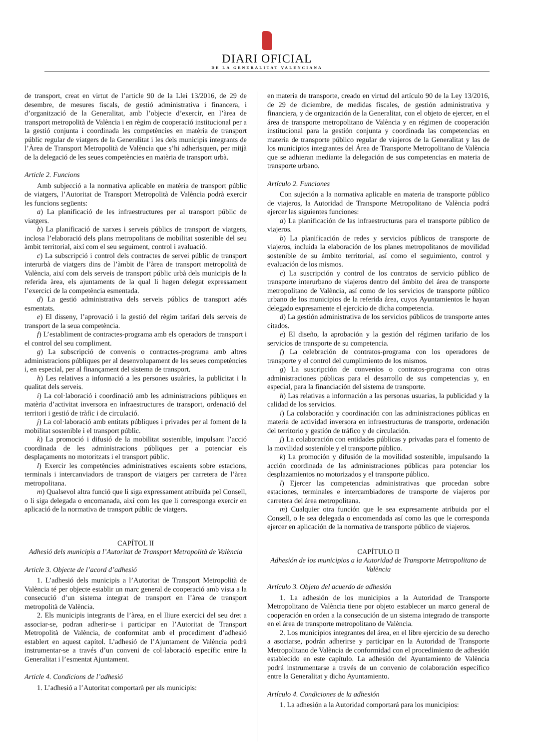DIARI OFICIAL
DE LA GENERALITAT VALENCIANA
de transport, creat en virtut de l’article 90 de la Llei 13/2016, de 29 de desembre, de mesures fiscals, de gestió administrativa i financera, i d’organització de la Generalitat, amb l’objecte d’exercir, en l’àrea de transport metropolità de València i en règim de cooperació institucional per a la gestió conjunta i coordinada les competències en matèria de transport públic regular de viatgers de la Generalitat i les dels municipis integrants de l’Àrea de Transport Metropolità de València que s’hi adherisquen, per mitjà de la delegació de les seues competències en matèria de transport urbà.
Article 2. Funcions
Amb subjecció a la normativa aplicable en matèria de transport públic de viatgers, l’Autoritat de Transport Metropolità de València podrà exercir les funcions següents:
a) La planificació de les infraestructures per al transport públic de viatgers.
b) La planificació de xarxes i serveis públics de transport de viatgers, inclosa l’elaboració dels plans metropolitans de mobilitat sostenible del seu àmbit territorial, així com el seu seguiment, control i avaluació.
c) La subscripció i control dels contractes de servei públic de transport interurbà de viatgers dins de l’àmbit de l’àrea de transport metropolità de València, així com dels serveis de transport públic urbà dels municipis de la referida àrea, els ajuntaments de la qual li hagen delegat expressament l’exercici de la competència esmentada.
d) La gestió administrativa dels serveis públics de transport adés esmentats.
e) El disseny, l’aprovació i la gestió del règim tarifari dels serveis de transport de la seua competència.
f) L’establiment de contractes-programa amb els operadors de transport i el control del seu compliment.
g) La subscripció de convenis o contractes-programa amb altres administracions públiques per al desenvolupament de les seues competències i, en especial, per al finançament del sistema de transport.
h) Les relatives a informació a les persones usuàries, la publicitat i la qualitat dels serveis.
i) La col·laboració i coordinació amb les administracions públiques en matèria d’activitat inversora en infraestructures de transport, ordenació del territori i gestió de tràfic i de circulació.
j) La col·laboració amb entitats públiques i privades per al foment de la mobilitat sostenible i el transport públic.
k) La promoció i difusió de la mobilitat sostenible, impulsant l’acció coordinada de les administracions públiques per a potenciar els desplaçaments no motoritzats i el transport públic.
l) Exercir les competències administratives escaients sobre estacions, terminals i intercanviadors de transport de viatgers per carretera de l’àrea metropolitana.
m) Qualsevol altra funció que li siga expressament atribuïda pel Consell, o li siga delegada o encomanada, així com les que li corresponga exercir en aplicació de la normativa de transport públic de viatgers.
CAPÍTOL II
Adhesió dels municipis a l’Autoritat de Transport Metropolità de València
Article 3. Objecte de l’acord d’adhesió
1. L’adhesió dels municipis a l’Autoritat de Transport Metropolità de València té per objecte establir un marc general de cooperació amb vista a la consecució d’un sistema integrat de transport en l’àrea de transport metropolità de València.
2. Els municipis integrants de l’àrea, en el lliure exercici del seu dret a associar-se, podran adherir-se i participar en l’Autoritat de Transport Metropolità de València, de conformitat amb el procediment d’adhesió establert en aquest capítol. L’adhesió de l’Ajuntament de València podrà instrumentar-se a través d’un conveni de col·laboració específic entre la Generalitat i l’esmentat Ajuntament.
Article 4. Condicions de l’adhesió
1. L’adhesió a l’Autoritat comportarà per als municipis:
en materia de transporte, creado en virtud del artículo 90 de la Ley 13/2016, de 29 de diciembre, de medidas fiscales, de gestión administrativa y financiera, y de organización de la Generalitat, con el objeto de ejercer, en el área de transporte metropolitano de València y en régimen de cooperación institucional para la gestión conjunta y coordinada las competencias en materia de transporte público regular de viajeros de la Generalitat y las de los municipios integrantes del Área de Transporte Metropolitano de València que se adhieran mediante la delegación de sus competencias en materia de transporte urbano.
Artículo 2. Funciones
Con sujeción a la normativa aplicable en materia de transporte público de viajeros, la Autoridad de Transporte Metropolitano de València podrá ejercer las siguientes funciones:
a) La planificación de las infraestructuras para el transporte público de viajeros.
b) La planificación de redes y servicios públicos de transporte de viajeros, incluida la elaboración de los planes metropolitanos de movilidad sostenible de su ámbito territorial, así como el seguimiento, control y evaluación de los mismos.
c) La suscripción y control de los contratos de servicio público de transporte interurbano de viajeros dentro del ámbito del área de transporte metropolitano de València, así como de los servicios de transporte público urbano de los municipios de la referida área, cuyos Ayuntamientos le hayan delegado expresamente el ejercicio de dicha competencia.
d) La gestión administrativa de los servicios públicos de transporte antes citados.
e) El diseño, la aprobación y la gestión del régimen tarifario de los servicios de transporte de su competencia.
f) La celebración de contratos-programa con los operadores de transporte y el control del cumplimiento de los mismos.
g) La suscripción de convenios o contratos-programa con otras administraciones públicas para el desarrollo de sus competencias y, en especial, para la financiación del sistema de transporte.
h) Las relativas a información a las personas usuarias, la publicidad y la calidad de los servicios.
i) La colaboración y coordinación con las administraciones públicas en materia de actividad inversora en infraestructuras de transporte, ordenación del territorio y gestión de tráfico y de circulación.
j) La colaboración con entidades públicas y privadas para el fomento de la movilidad sostenible y el transporte público.
k) La promoción y difusión de la movilidad sostenible, impulsando la acción coordinada de las administraciones públicas para potenciar los desplazamientos no motorizados y el transporte público.
l) Ejercer las competencias administrativas que procedan sobre estaciones, terminales e intercambiadores de transporte de viajeros por carretera del área metropolitana.
m) Cualquier otra función que le sea expresamente atribuida por el Consell, o le sea delegada o encomendada así como las que le corresponda ejercer en aplicación de la normativa de transporte público de viajeros.
CAPÍTULO II
Adhesión de los municipios a la Autoridad de Transporte Metropolitano de València
Artículo 3. Objeto del acuerdo de adhesión
1. La adhesión de los municipios a la Autoridad de Transporte Metropolitano de València tiene por objeto establecer un marco general de cooperación en orden a la consecución de un sistema integrado de transporte en el área de transporte metropolitano de València.
2. Los municipios integrantes del área, en el libre ejercicio de su derecho a asociarse, podrán adherirse y participar en la Autoridad de Transporte Metropolitano de València de conformidad con el procedimiento de adhesión establecido en este capítulo. La adhesión del Ayuntamiento de València podrá instrumentarse a través de un convenio de colaboración específico entre la Generalitat y dicho Ayuntamiento.
Artículo 4. Condiciones de la adhesión
1. La adhesión a la Autoridad comportará para los municipios: